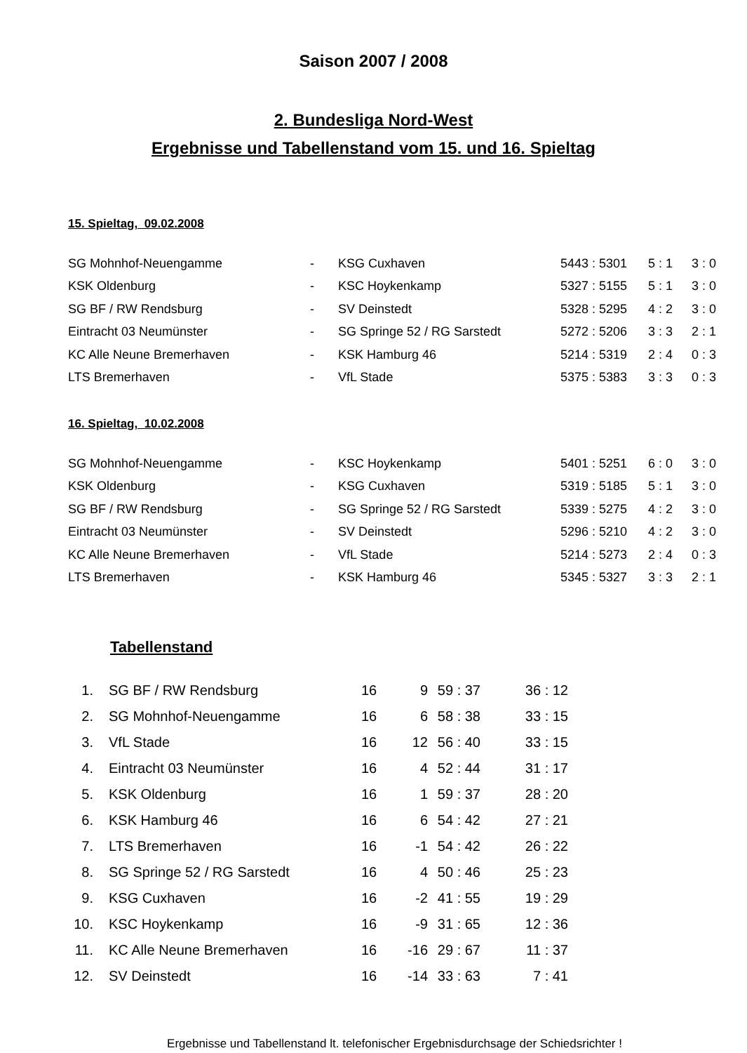Saison 2007 / 2008
2. Bundesliga Nord-West
Ergebnisse und Tabellenstand vom 15. und 16. Spieltag
15. Spieltag, 09.02.2008
| SG Mohnhof-Neuengamme | - | KSG Cuxhaven | 5443 : 5301 | 5 : 1 | 3 : 0 |
| KSK Oldenburg | - | KSC Hoykenkamp | 5327 : 5155 | 5 : 1 | 3 : 0 |
| SG BF / RW Rendsburg | - | SV Deinstedt | 5328 : 5295 | 4 : 2 | 3 : 0 |
| Eintracht 03 Neumünster | - | SG Springe 52 / RG Sarstedt | 5272 : 5206 | 3 : 3 | 2 : 1 |
| KC Alle Neune Bremerhaven | - | KSK Hamburg 46 | 5214 : 5319 | 2 : 4 | 0 : 3 |
| LTS Bremerhaven | - | VfL Stade | 5375 : 5383 | 3 : 3 | 0 : 3 |
16. Spieltag, 10.02.2008
| SG Mohnhof-Neuengamme | - | KSC Hoykenkamp | 5401 : 5251 | 6 : 0 | 3 : 0 |
| KSK Oldenburg | - | KSG Cuxhaven | 5319 : 5185 | 5 : 1 | 3 : 0 |
| SG BF / RW Rendsburg | - | SG Springe 52 / RG Sarstedt | 5339 : 5275 | 4 : 2 | 3 : 0 |
| Eintracht 03 Neumünster | - | SV Deinstedt | 5296 : 5210 | 4 : 2 | 3 : 0 |
| KC Alle Neune Bremerhaven | - | VfL Stade | 5214 : 5273 | 2 : 4 | 0 : 3 |
| LTS Bremerhaven | - | KSK Hamburg 46 | 5345 : 5327 | 3 : 3 | 2 : 1 |
Tabellenstand
| 1. | | SG BF / RW Rendsburg | 16 | 9 | 59 : 37 | 36 : 12 |
| 2. | | SG Mohnhof-Neuengamme | 16 | 6 | 58 : 38 | 33 : 15 |
| 3. | | VfL Stade | 16 | 12 | 56 : 40 | 33 : 15 |
| 4. | | Eintracht 03 Neumünster | 16 | 4 | 52 : 44 | 31 : 17 |
| 5. | | KSK Oldenburg | 16 | 1 | 59 : 37 | 28 : 20 |
| 6. | | KSK Hamburg 46 | 16 | 6 | 54 : 42 | 27 : 21 |
| 7. | | LTS Bremerhaven | 16 | -1 | 54 : 42 | 26 : 22 |
| 8. | | SG Springe 52 / RG Sarstedt | 16 | 4 | 50 : 46 | 25 : 23 |
| 9. | | KSG Cuxhaven | 16 | -2 | 41 : 55 | 19 : 29 |
| 10. | | KSC Hoykenkamp | 16 | -9 | 31 : 65 | 12 : 36 |
| 11. | | KC Alle Neune Bremerhaven | 16 | -16 | 29 : 67 | 11 : 37 |
| 12. | | SV Deinstedt | 16 | -14 | 33 : 63 | 7 : 41 |
Ergebnisse und Tabellenstand lt. telefonischer Ergebnisdurchsage der Schiedsrichter !